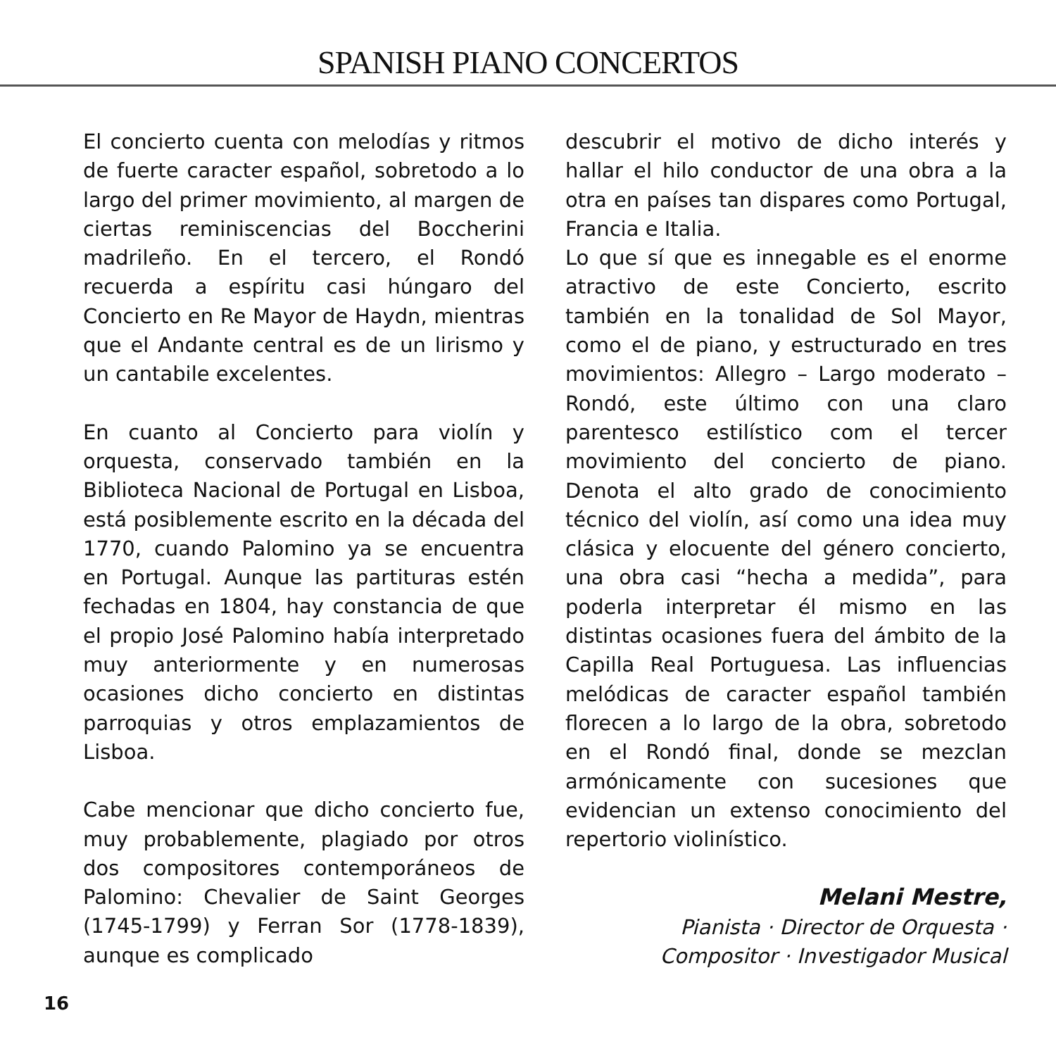SPANISH PIANO CONCERTOS
El concierto cuenta con melodías y ritmos de fuerte caracter español, sobretodo a lo largo del primer movimiento, al margen de ciertas reminiscencias del Boccherini madrileño. En el tercero, el Rondó recuerda a espíritu casi húngaro del Concierto en Re Mayor de Haydn, mientras que el Andante central es de un lirismo y un cantabile excelentes.
En cuanto al Concierto para violín y orquesta, conservado también en la Biblioteca Nacional de Portugal en Lisboa, está posiblemente escrito en la década del 1770, cuando Palomino ya se encuentra en Portugal. Aunque las partituras estén fechadas en 1804, hay constancia de que el propio José Palomino había interpretado muy anteriormente y en numerosas ocasiones dicho concierto en distintas parroquias y otros emplazamientos de Lisboa.
Cabe mencionar que dicho concierto fue, muy probablemente, plagiado por otros dos compositores contemporáneos de Palomino: Chevalier de Saint Georges (1745-1799) y Ferran Sor (1778-1839), aunque es complicado
descubrir el motivo de dicho interés y hallar el hilo conductor de una obra a la otra en países tan dispares como Portugal, Francia e Italia.
Lo que sí que es innegable es el enorme atractivo de este Concierto, escrito también en la tonalidad de Sol Mayor, como el de piano, y estructurado en tres movimientos: Allegro – Largo moderato – Rondó, este último con una claro parentesco estilístico com el tercer movimiento del concierto de piano. Denota el alto grado de conocimiento técnico del violín, así como una idea muy clásica y elocuente del género concierto, una obra casi “hecha a medida”, para poderla interpretar él mismo en las distintas ocasiones fuera del ámbito de la Capilla Real Portuguesa. Las influencias melódicas de caracter español también florecen a lo largo de la obra, sobretodo en el Rondó final, donde se mezclan armónicamente con sucesiones que evidencian un extenso conocimiento del repertorio violinístico.
Melani Mestre,
Pianista · Director de Orquesta ·
Compositor · Investigador Musical
16